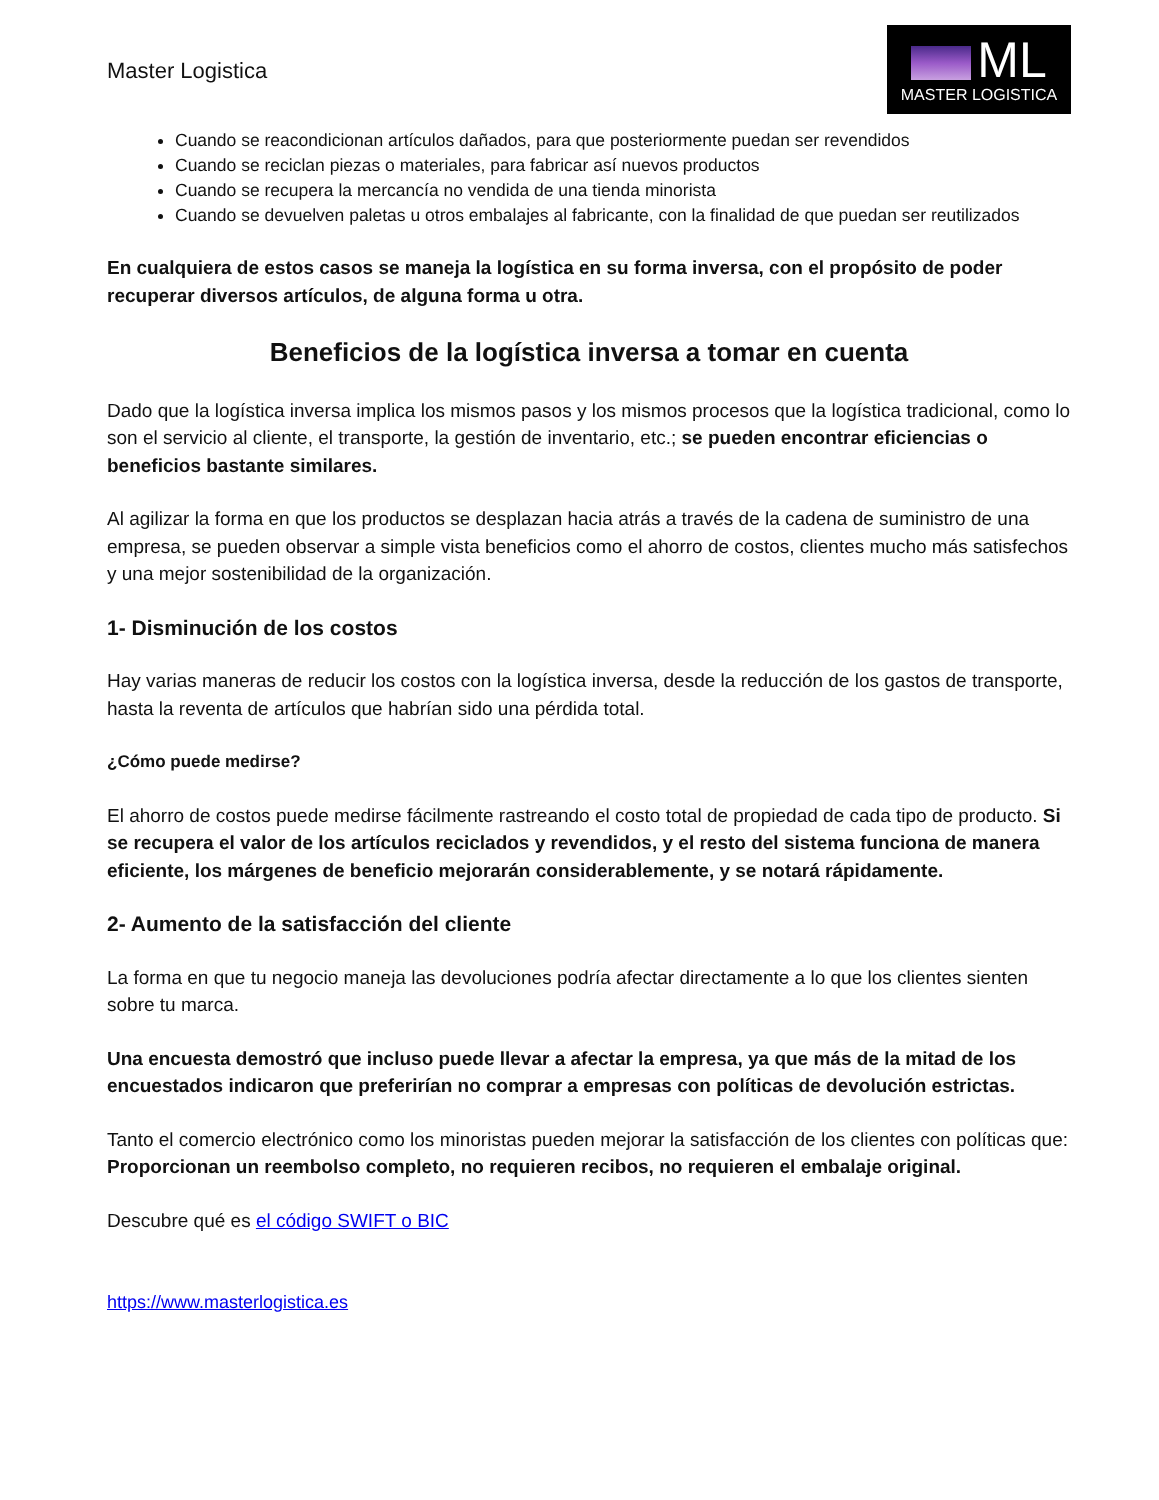Master Logistica
ML
MASTER LOGISTICA
Cuando se reacondicionan artículos dañados, para que posteriormente puedan ser revendidos
Cuando se reciclan piezas o materiales, para fabricar así nuevos productos
Cuando se recupera la mercancía no vendida de una tienda minorista
Cuando se devuelven paletas u otros embalajes al fabricante, con la finalidad de que puedan ser reutilizados
En cualquiera de estos casos se maneja la logística en su forma inversa, con el propósito de poder recuperar diversos artículos, de alguna forma u otra.
Beneficios de la logística inversa a tomar en cuenta
Dado que la logística inversa implica los mismos pasos y los mismos procesos que la logística tradicional, como lo son el servicio al cliente, el transporte, la gestión de inventario, etc.; se pueden encontrar eficiencias o beneficios bastante similares.
Al agilizar la forma en que los productos se desplazan hacia atrás a través de la cadena de suministro de una empresa, se pueden observar a simple vista beneficios como el ahorro de costos, clientes mucho más satisfechos y una mejor sostenibilidad de la organización.
1- Disminución de los costos
Hay varias maneras de reducir los costos con la logística inversa, desde la reducción de los gastos de transporte, hasta la reventa de artículos que habrían sido una pérdida total.
¿Cómo puede medirse?
El ahorro de costos puede medirse fácilmente rastreando el costo total de propiedad de cada tipo de producto. Si se recupera el valor de los artículos reciclados y revendidos, y el resto del sistema funciona de manera eficiente, los márgenes de beneficio mejorarán considerablemente, y se notará rápidamente.
2- Aumento de la satisfacción del cliente
La forma en que tu negocio maneja las devoluciones podría afectar directamente a lo que los clientes sienten sobre tu marca.
Una encuesta demostró que incluso puede llevar a afectar la empresa, ya que más de la mitad de los encuestados indicaron que preferirían no comprar a empresas con políticas de devolución estrictas.
Tanto el comercio electrónico como los minoristas pueden mejorar la satisfacción de los clientes con políticas que: Proporcionan un reembolso completo, no requieren recibos, no requieren el embalaje original.
Descubre qué es el código SWIFT o BIC
https://www.masterlogistica.es